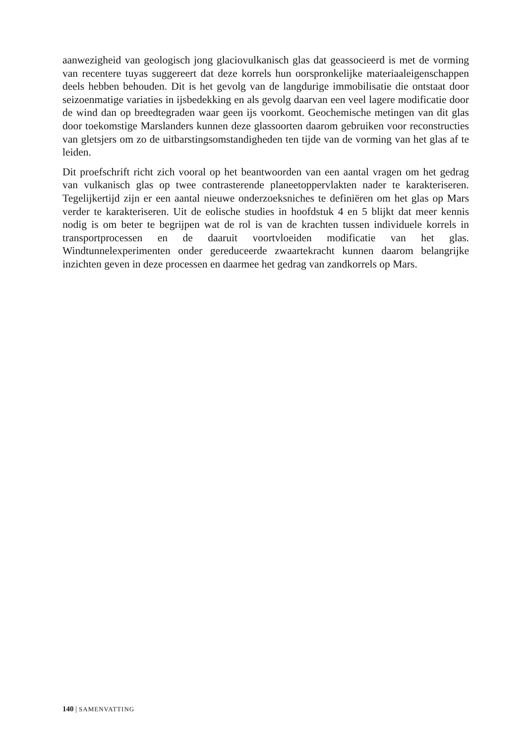aanwezigheid van geologisch jong glaciovulkanisch glas dat geassocieerd is met de vorming van recentere tuyas suggereert dat deze korrels hun oorspronkelijke materiaaleigenschappen deels hebben behouden. Dit is het gevolg van de langdurige immobilisatie die ontstaat door seizoenmatige variaties in ijsbedekking en als gevolg daarvan een veel lagere modificatie door de wind dan op breedtegraden waar geen ijs voorkomt. Geochemische metingen van dit glas door toekomstige Marslanders kunnen deze glassoorten daarom gebruiken voor reconstructies van gletsjers om zo de uitbarstingsomstandigheden ten tijde van de vorming van het glas af te leiden.
Dit proefschrift richt zich vooral op het beantwoorden van een aantal vragen om het gedrag van vulkanisch glas op twee contrasterende planeetoppervlakten nader te karakteriseren. Tegelijkertijd zijn er een aantal nieuwe onderzoeksniches te definiëren om het glas op Mars verder te karakteriseren. Uit de eolische studies in hoofdstuk 4 en 5 blijkt dat meer kennis nodig is om beter te begrijpen wat de rol is van de krachten tussen individuele korrels in transportprocessen en de daaruit voortvloeiden modificatie van het glas. Windtunnelexperimenten onder gereduceerde zwaartekracht kunnen daarom belangrijke inzichten geven in deze processen en daarmee het gedrag van zandkorrels op Mars.
140 | SAMENVATTING